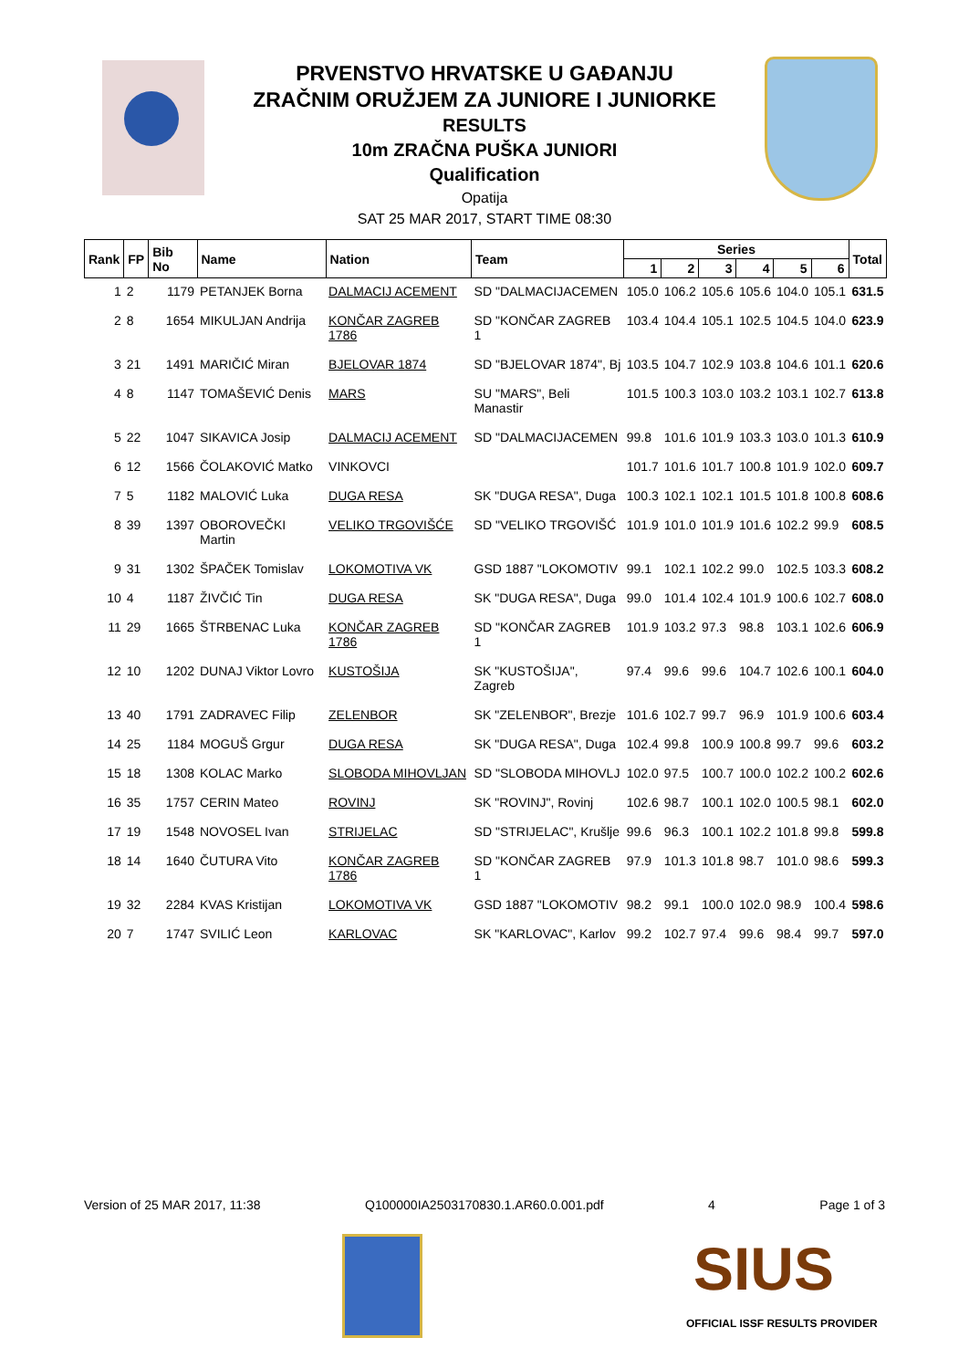PRVENSTVO HRVATSKE U GAĐANJU
ZRAČNIM ORUŽJEM ZA JUNIORE I JUNIORKE
RESULTS
10m ZRAČNA PUŠKA JUNIORI
Qualification
Opatija
SAT 25 MAR 2017, START TIME 08:30
| Rank | FP | Bib No | Name | Nation | Team | Series | | | | | | Total |
| --- | --- | --- | --- | --- | --- | --- | --- | --- | --- | --- | --- | --- |
| | | | | | | 1 | 2 | 3 | 4 | 5 | 6 | |
| 1 | 2 | 1179 | PETANJEK Borna | DALMACIJ ACEMENT | SD "DALMACIJACEMEN | 105.0 | 106.2 | 105.6 | 105.6 | 104.0 | 105.1 | 631.5 |
| 2 | 8 | 1654 | MIKULJAN Andrija | KONČAR ZAGREB 1786 | SD "KONČAR ZAGREB 1 | 103.4 | 104.4 | 105.1 | 102.5 | 104.5 | 104.0 | 623.9 |
| 3 | 21 | 1491 | MARIČIĆ Miran | BJELOVAR 1874 | SD "BJELOVAR 1874", Bj | 103.5 | 104.7 | 102.9 | 103.8 | 104.6 | 101.1 | 620.6 |
| 4 | 8 | 1147 | TOMAŠEVIĆ Denis | MARS | SU "MARS", Beli Manastir | 101.5 | 100.3 | 103.0 | 103.2 | 103.1 | 102.7 | 613.8 |
| 5 | 22 | 1047 | SIKAVICA Josip | DALMACIJ ACEMENT | SD "DALMACIJACEMEN | 99.8 | 101.6 | 101.9 | 103.3 | 103.0 | 101.3 | 610.9 |
| 6 | 12 | 1566 | ČOLAKOVIĆ Matko | VINKOVCI | | 101.7 | 101.6 | 101.7 | 100.8 | 101.9 | 102.0 | 609.7 |
| 7 | 5 | 1182 | MALOVIĆ Luka | DUGA RESA | SK "DUGA RESA", Duga | 100.3 | 102.1 | 102.1 | 101.5 | 101.8 | 100.8 | 608.6 |
| 8 | 39 | 1397 | OBOROVEČKI Martin | VELIKO TRGOVIŠĆE | SD "VELIKO TRGOVIŠĆ | 101.9 | 101.0 | 101.9 | 101.6 | 102.2 | 99.9 | 608.5 |
| 9 | 31 | 1302 | ŠPAČEK Tomislav | LOKOMOTIVA VK | GSD 1887 "LOKOMOTIV | 99.1 | 102.1 | 102.2 | 99.0 | 102.5 | 103.3 | 608.2 |
| 10 | 4 | 1187 | ŽIVČIĆ Tin | DUGA RESA | SK "DUGA RESA", Duga | 99.0 | 101.4 | 102.4 | 101.9 | 100.6 | 102.7 | 608.0 |
| 11 | 29 | 1665 | ŠTRBENAC Luka | KONČAR ZAGREB 1786 | SD "KONČAR ZAGREB 1 | 101.9 | 103.2 | 97.3 | 98.8 | 103.1 | 102.6 | 606.9 |
| 12 | 10 | 1202 | DUNAJ Viktor Lovro | KUSTOŠIJA | SK "KUSTOŠIJA", Zagreb | 97.4 | 99.6 | 99.6 | 104.7 | 102.6 | 100.1 | 604.0 |
| 13 | 40 | 1791 | ZADRAVEC Filip | ZELENBOR | SK "ZELENBOR", Brezje | 101.6 | 102.7 | 99.7 | 96.9 | 101.9 | 100.6 | 603.4 |
| 14 | 25 | 1184 | MOGUŠ Grgur | DUGA RESA | SK "DUGA RESA", Duga | 102.4 | 99.8 | 100.9 | 100.8 | 99.7 | 99.6 | 603.2 |
| 15 | 18 | 1308 | KOLAC Marko | SLOBODA MIHOVLJAN | SD "SLOBODA MIHOVLJ | 102.0 | 97.5 | 100.7 | 100.0 | 102.2 | 100.2 | 602.6 |
| 16 | 35 | 1757 | CERIN Mateo | ROVINJ | SK "ROVINJ", Rovinj | 102.6 | 98.7 | 100.1 | 102.0 | 100.5 | 98.1 | 602.0 |
| 17 | 19 | 1548 | NOVOSEL Ivan | STRIJELAC | SD "STRIJELAC", Krušlje | 99.6 | 96.3 | 100.1 | 102.2 | 101.8 | 99.8 | 599.8 |
| 18 | 14 | 1640 | ČUTURA Vito | KONČAR ZAGREB 1786 | SD "KONČAR ZAGREB 1 | 97.9 | 101.3 | 101.8 | 98.7 | 101.0 | 98.6 | 599.3 |
| 19 | 32 | 2284 | KVAS Kristijan | LOKOMOTIVA VK | GSD 1887 "LOKOMOTIV | 98.2 | 99.1 | 100.0 | 102.0 | 98.9 | 100.4 | 598.6 |
| 20 | 7 | 1747 | SVILIĆ Leon | KARLOVAC | SK "KARLOVAC", Karlov | 99.2 | 102.7 | 97.4 | 99.6 | 98.4 | 99.7 | 597.0 |
Version of 25 MAR 2017, 11:38 Q100000IA2503170830.1.AR60.0.001.pdf 4 Page 1 of 3
SIUS
OFFICIAL ISSF RESULTS PROVIDER